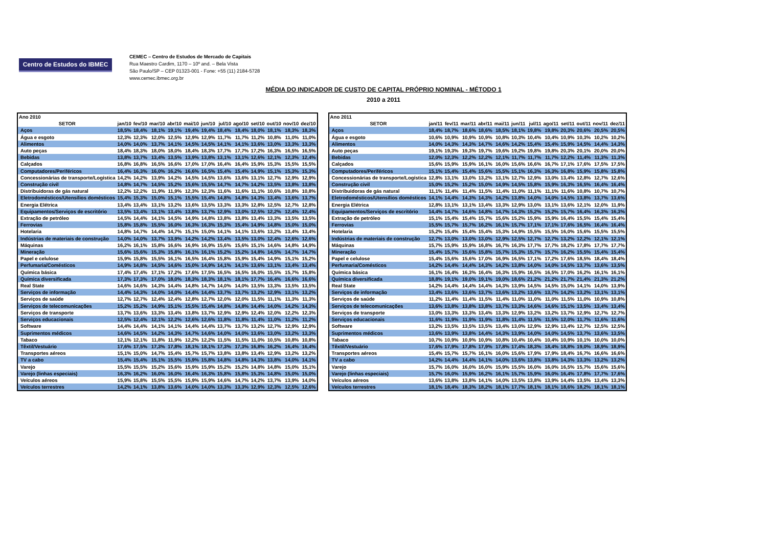Centro de Estudos do IBMEC
CEMEC – Centro de Estudos de Mercado de Capitais
Rua Maestro Cardim, 1170 – 10º and. – Bela Vista
São Paulo/SP – CEP 01323-001 - Fone: +55 (11) 2184-5728
www.cemec.ibmec.org.br
MÉDIA DO INDICADOR DE CUSTO DE CAPITAL PRÓPRIO NOMINAL - MÉTODO 1
2010 a 2011
| Ano 2010 | | | | | | | | | | | | |
| --- | --- | --- | --- | --- | --- | --- | --- | --- | --- | --- | --- | --- |
| SETOR | jan/10 | fev/10 | mar/10 | abr/10 | mai/10 | jun/10 | jul/10 | ago/10 | set/10 | out/10 | nov/10 | dez/10 |
| Aços | 18,5% | 18,4% | 18,1% | 19,1% | 19,4% | 19,4% | 18,4% | 18,4% | 18,0% | 18,1% | 18,3% | 18,3% |
| Água e esgoto | 12,3% | 12,3% | 12,0% | 12,5% | 12,9% | 12,9% | 11,7% | 11,7% | 11,2% | 10,8% | 11,0% | 11,0% |
| Alimentos | 14,0% | 14,0% | 13,7% | 14,1% | 14,5% | 14,5% | 14,1% | 14,1% | 13,6% | 13,0% | 13,3% | 13,3% |
| Auto peças | 18,4% | 18,3% | 18,0% | 18,0% | 18,4% | 18,3% | 17,7% | 17,7% | 17,2% | 16,3% | 16,5% | 16,5% |
| Bebidas | 13,8% | 13,7% | 13,4% | 13,5% | 13,9% | 13,8% | 13,1% | 13,1% | 12,6% | 12,1% | 12,3% | 12,4% |
| Calçados | 16,8% | 16,8% | 16,5% | 16,6% | 17,0% | 17,0% | 16,4% | 16,4% | 15,9% | 15,3% | 15,5% | 15,5% |
| Computadores/Periféricos | 16,4% | 16,3% | 16,0% | 16,2% | 16,6% | 16,5% | 15,4% | 15,4% | 14,9% | 15,1% | 15,3% | 15,3% |
| Concessionárias de transporte/Logística | 14,2% | 14,2% | 13,9% | 14,2% | 14,5% | 14,5% | 13,6% | 13,6% | 13,1% | 12,7% | 12,9% | 12,9% |
| Construção civil | 14,8% | 14,7% | 14,5% | 15,2% | 15,6% | 15,5% | 14,7% | 14,7% | 14,2% | 13,5% | 13,8% | 13,8% |
| Distribuidoras de gás natural | 12,2% | 12,2% | 11,9% | 11,9% | 12,3% | 12,3% | 11,6% | 11,6% | 11,1% | 10,6% | 10,8% | 10,8% |
| Eletrodomésticos/Utensílios domésticos | 15,4% | 15,3% | 15,0% | 15,1% | 15,5% | 15,4% | 14,8% | 14,8% | 14,3% | 13,4% | 13,6% | 13,7% |
| Energia Elétrica | 13,4% | 13,4% | 13,1% | 13,2% | 13,6% | 13,5% | 13,3% | 13,3% | 12,8% | 12,5% | 12,7% | 12,8% |
| Equipamentos/Serviços de escritório | 13,5% | 13,4% | 13,1% | 13,4% | 13,8% | 13,7% | 12,9% | 13,0% | 12,5% | 12,2% | 12,4% | 12,4% |
| Extração de petróleo | 14,5% | 14,4% | 14,1% | 14,5% | 14,9% | 14,8% | 13,8% | 13,8% | 13,4% | 13,3% | 13,5% | 13,5% |
| Ferrovias | 15,8% | 15,8% | 15,5% | 16,0% | 16,3% | 16,3% | 15,3% | 15,4% | 14,9% | 14,8% | 15,0% | 15,0% |
| Hotelaria | 14,8% | 14,7% | 14,4% | 14,7% | 15,1% | 15,0% | 14,1% | 14,1% | 13,6% | 13,2% | 13,4% | 13,4% |
| Indústrias de materiais de construção | 14,0% | 14,0% | 13,7% | 13,9% | 14,2% | 14,2% | 13,4% | 13,5% | 13,0% | 12,4% | 12,6% | 12,6% |
| Máquinas | 16,2% | 16,1% | 15,8% | 16,6% | 16,9% | 16,9% | 15,6% | 15,6% | 15,1% | 14,6% | 14,8% | 14,9% |
| Mineração | 15,6% | 15,6% | 15,3% | 15,8% | 16,1% | 16,1% | 15,2% | 15,2% | 14,8% | 14,5% | 14,7% | 14,7% |
| Papel e celulose | 15,9% | 15,8% | 15,5% | 16,1% | 16,5% | 16,4% | 15,8% | 15,9% | 15,4% | 14,9% | 15,1% | 15,2% |
| Perfumaria/Comésticos | 14,9% | 14,8% | 14,5% | 14,6% | 15,0% | 14,9% | 14,1% | 14,1% | 13,6% | 13,1% | 13,4% | 13,4% |
| Química básica | 17,4% | 17,4% | 17,1% | 17,2% | 17,6% | 17,5% | 16,5% | 16,5% | 16,0% | 15,5% | 15,7% | 15,8% |
| Química diversificada | 17,3% | 17,3% | 17,0% | 18,0% | 18,3% | 18,3% | 18,1% | 18,1% | 17,7% | 16,4% | 16,6% | 16,6% |
| Real State | 14,6% | 14,6% | 14,3% | 14,4% | 14,8% | 14,7% | 14,0% | 14,0% | 13,5% | 13,3% | 13,5% | 13,5% |
| Serviços de informação | 14,4% | 14,3% | 14,0% | 14,0% | 14,4% | 14,4% | 13,7% | 13,7% | 13,2% | 12,9% | 13,1% | 13,2% |
| Serviços de saúde | 12,7% | 12,7% | 12,4% | 12,4% | 12,8% | 12,7% | 12,0% | 12,0% | 11,5% | 11,1% | 11,3% | 11,3% |
| Serviços de telecomunicações | 15,2% | 15,2% | 14,9% | 15,1% | 15,5% | 15,4% | 14,8% | 14,8% | 14,4% | 14,0% | 14,2% | 14,3% |
| Serviços de transporte | 13,7% | 13,6% | 13,3% | 13,4% | 13,8% | 13,7% | 12,9% | 12,9% | 12,4% | 12,0% | 12,2% | 12,3% |
| Serviços educacionais | 12,5% | 12,4% | 12,1% | 12,2% | 12,6% | 12,6% | 11,8% | 11,8% | 11,4% | 11,0% | 11,2% | 11,2% |
| Software | 14,4% | 14,4% | 14,1% | 14,1% | 14,4% | 14,4% | 13,7% | 13,7% | 13,2% | 12,7% | 12,9% | 12,9% |
| Suprimentos médicos | 14,6% | 14,5% | 14,2% | 14,3% | 14,7% | 14,6% | 14,0% | 14,0% | 13,6% | 13,0% | 13,2% | 13,3% |
| Tabaco | 12,1% | 12,1% | 11,8% | 11,9% | 12,2% | 12,2% | 11,5% | 11,5% | 11,0% | 10,5% | 10,8% | 10,8% |
| Têxtil/Vestuário | 17,6% | 17,5% | 17,3% | 17,8% | 18,1% | 18,1% | 17,3% | 17,3% | 16,8% | 16,2% | 16,4% | 16,4% |
| Transportes aéreos | 15,1% | 15,0% | 14,7% | 15,4% | 15,7% | 15,7% | 13,8% | 13,8% | 13,4% | 12,9% | 13,2% | 13,2% |
| TV a cabo | 15,4% | 15,4% | 15,1% | 15,5% | 15,9% | 15,8% | 14,8% | 14,8% | 14,3% | 13,8% | 14,0% | 14,1% |
| Varejo | 15,5% | 15,5% | 15,2% | 15,6% | 15,9% | 15,9% | 15,2% | 15,2% | 14,8% | 14,8% | 15,0% | 15,1% |
| Varejo (linhas especiais) | 16,3% | 16,2% | 16,0% | 16,0% | 16,4% | 16,3% | 15,8% | 15,8% | 15,3% | 14,8% | 15,0% | 15,0% |
| Veículos aéreos | 15,9% | 15,8% | 15,5% | 15,5% | 15,9% | 15,9% | 14,6% | 14,7% | 14,2% | 13,7% | 13,9% | 14,0% |
| Veículos terrestres | 14,2% | 14,1% | 13,8% | 13,6% | 14,0% | 14,0% | 13,3% | 13,3% | 12,9% | 12,3% | 12,5% | 12,6% |
| Ano 2011 | | | | | | | | | | | | |
| --- | --- | --- | --- | --- | --- | --- | --- | --- | --- | --- | --- | --- |
| SETOR | jan/11 | fev/11 | mar/11 | abr/11 | mai/11 | jun/11 | jul/11 | ago/11 | set/11 | out/11 | nov/11 | dez/11 |
| Aços | 18,4% | 18,7% | 18,6% | 18,6% | 18,5% | 18,1% | 19,8% | 19,8% | 20,3% | 20,6% | 20,5% | 20,5% |
| Água e esgoto | 10,6% | 10,9% | 10,9% | 10,9% | 10,8% | 10,3% | 10,4% | 10,4% | 10,9% | 10,3% | 10,2% | 10,2% |
| Alimentos | 14,0% | 14,3% | 14,3% | 14,7% | 14,6% | 14,2% | 15,4% | 15,4% | 15,9% | 14,5% | 14,4% | 14,3% |
| Auto peças | 19,1% | 19,3% | 19,3% | 19,7% | 19,6% | 19,2% | 19,8% | 19,8% | 20,3% | 20,1% | 20,0% | 20,0% |
| Bebidas | 12,0% | 12,3% | 12,2% | 12,2% | 12,1% | 11,7% | 11,7% | 11,7% | 12,2% | 11,4% | 11,3% | 11,3% |
| Calçados | 15,6% | 15,9% | 15,9% | 16,1% | 16,0% | 15,6% | 16,6% | 16,7% | 17,1% | 17,6% | 17,5% | 17,5% |
| Computadores/Periféricos | 15,1% | 15,4% | 15,4% | 15,6% | 15,5% | 15,1% | 16,3% | 16,3% | 16,8% | 15,9% | 15,8% | 15,8% |
| Concessionárias de transporte/Logística | 12,8% | 13,1% | 13,0% | 13,2% | 13,1% | 12,7% | 12,9% | 13,0% | 13,4% | 12,8% | 12,7% | 12,6% |
| Construção civil | 15,0% | 15,2% | 15,2% | 15,0% | 14,9% | 14,5% | 15,8% | 15,9% | 16,3% | 16,5% | 16,4% | 16,4% |
| Distribuidoras de gás natural | 11,1% | 11,4% | 11,4% | 11,5% | 11,4% | 11,0% | 11,1% | 11,1% | 11,6% | 10,8% | 10,7% | 10,7% |
| Eletrodomésticos/Utensílios domésticos | 14,1% | 14,4% | 14,3% | 14,3% | 14,2% | 13,8% | 14,0% | 14,0% | 14,5% | 13,8% | 13,7% | 13,6% |
| Energia Elétrica | 12,8% | 13,1% | 13,1% | 13,4% | 13,3% | 12,9% | 13,0% | 13,1% | 13,6% | 12,1% | 12,0% | 11,9% |
| Equipamentos/Serviços de escritório | 14,4% | 14,7% | 14,6% | 14,8% | 14,7% | 14,3% | 15,2% | 15,2% | 15,7% | 16,4% | 16,3% | 16,3% |
| Extração de petróleo | 15,1% | 15,4% | 15,4% | 15,7% | 15,6% | 15,2% | 15,9% | 15,9% | 16,4% | 15,5% | 15,4% | 15,4% |
| Ferrovias | 15,5% | 15,7% | 15,7% | 16,2% | 16,1% | 15,7% | 17,1% | 17,1% | 17,6% | 16,5% | 16,4% | 16,4% |
| Hotelaria | 15,2% | 15,4% | 15,4% | 15,4% | 15,3% | 14,9% | 15,5% | 15,5% | 16,0% | 15,6% | 15,5% | 15,5% |
| Indústrias de materiais de construção | 12,7% | 13,0% | 13,0% | 13,0% | 12,9% | 12,5% | 12,7% | 12,7% | 13,2% | 12,2% | 12,1% | 12,1% |
| Máquinas | 15,7% | 15,9% | 15,9% | 16,8% | 16,7% | 16,3% | 17,7% | 17,7% | 18,2% | 17,8% | 17,7% | 17,7% |
| Mineração | 15,4% | 15,7% | 15,6% | 15,8% | 15,7% | 15,3% | 15,7% | 15,7% | 16,2% | 15,5% | 15,4% | 15,4% |
| Papel e celulose | 15,4% | 15,6% | 15,6% | 17,0% | 16,9% | 16,5% | 17,1% | 17,2% | 17,6% | 18,5% | 18,4% | 18,4% |
| Perfumaria/Comésticos | 14,2% | 14,4% | 14,4% | 14,3% | 14,2% | 13,8% | 14,0% | 14,0% | 14,5% | 13,7% | 13,6% | 13,5% |
| Química básica | 16,1% | 16,4% | 16,3% | 16,4% | 16,3% | 15,9% | 16,5% | 16,5% | 17,0% | 16,2% | 16,1% | 16,1% |
| Química diversificada | 18,8% | 19,1% | 19,0% | 19,1% | 19,0% | 18,6% | 21,2% | 21,2% | 21,7% | 21,4% | 21,3% | 21,2% |
| Real State | 14,2% | 14,4% | 14,4% | 14,4% | 14,3% | 13,9% | 14,5% | 14,5% | 15,0% | 14,1% | 14,0% | 13,9% |
| Serviços de informação | 13,4% | 13,6% | 13,6% | 13,7% | 13,6% | 13,2% | 13,6% | 13,7% | 14,2% | 13,2% | 13,1% | 13,1% |
| Serviços de saúde | 11,2% | 11,4% | 11,4% | 11,5% | 11,4% | 11,0% | 11,0% | 11,0% | 11,5% | 11,0% | 10,9% | 10,8% |
| Serviços de telecomunicações | 13,6% | 13,8% | 13,8% | 13,8% | 13,7% | 13,3% | 14,6% | 14,6% | 15,1% | 13,5% | 13,4% | 13,4% |
| Serviços de transporte | 13,0% | 13,3% | 13,3% | 13,4% | 13,3% | 12,9% | 13,2% | 13,2% | 13,7% | 12,9% | 12,7% | 12,7% |
| Serviços educacionais | 11,6% | 11,9% | 11,9% | 11,9% | 11,8% | 11,4% | 11,5% | 11,5% | 12,0% | 11,7% | 11,6% | 11,6% |
| Software | 13,2% | 13,5% | 13,5% | 13,5% | 13,4% | 13,0% | 12,9% | 12,9% | 13,4% | 12,7% | 12,5% | 12,5% |
| Suprimentos médicos | 13,6% | 13,9% | 13,8% | 14,4% | 14,3% | 13,9% | 14,0% | 14,0% | 14,5% | 13,7% | 13,6% | 13,5% |
| Tabaco | 10,7% | 10,9% | 10,9% | 10,9% | 10,8% | 10,4% | 10,4% | 10,4% | 10,9% | 10,1% | 10,0% | 10,0% |
| Têxtil/Vestuário | 17,6% | 17,9% | 17,8% | 17,9% | 17,8% | 17,4% | 18,3% | 18,4% | 18,8% | 19,0% | 18,9% | 18,9% |
| Transportes aéreos | 15,4% | 15,7% | 15,7% | 16,1% | 16,0% | 15,6% | 17,9% | 17,9% | 18,4% | 16,7% | 16,6% | 16,6% |
| TV a cabo | 14,2% | 14,4% | 14,4% | 14,1% | 14,0% | 13,6% | 13,8% | 13,8% | 14,3% | 13,3% | 13,2% | 13,2% |
| Varejo | 15,7% | 16,0% | 16,0% | 16,0% | 15,9% | 15,5% | 16,0% | 16,0% | 16,5% | 15,7% | 15,6% | 15,6% |
| Varejo (linhas especiais) | 15,7% | 16,0% | 15,9% | 16,2% | 16,1% | 15,7% | 15,9% | 16,0% | 16,4% | 17,8% | 17,7% | 17,6% |
| Veículos aéreos | 13,6% | 13,8% | 13,8% | 14,1% | 14,0% | 13,5% | 13,8% | 13,9% | 14,4% | 13,5% | 13,4% | 13,3% |
| Veículos terrestres | 18,1% | 18,4% | 18,3% | 18,2% | 18,1% | 17,7% | 18,1% | 18,1% | 18,6% | 18,2% | 18,1% | 18,1% |